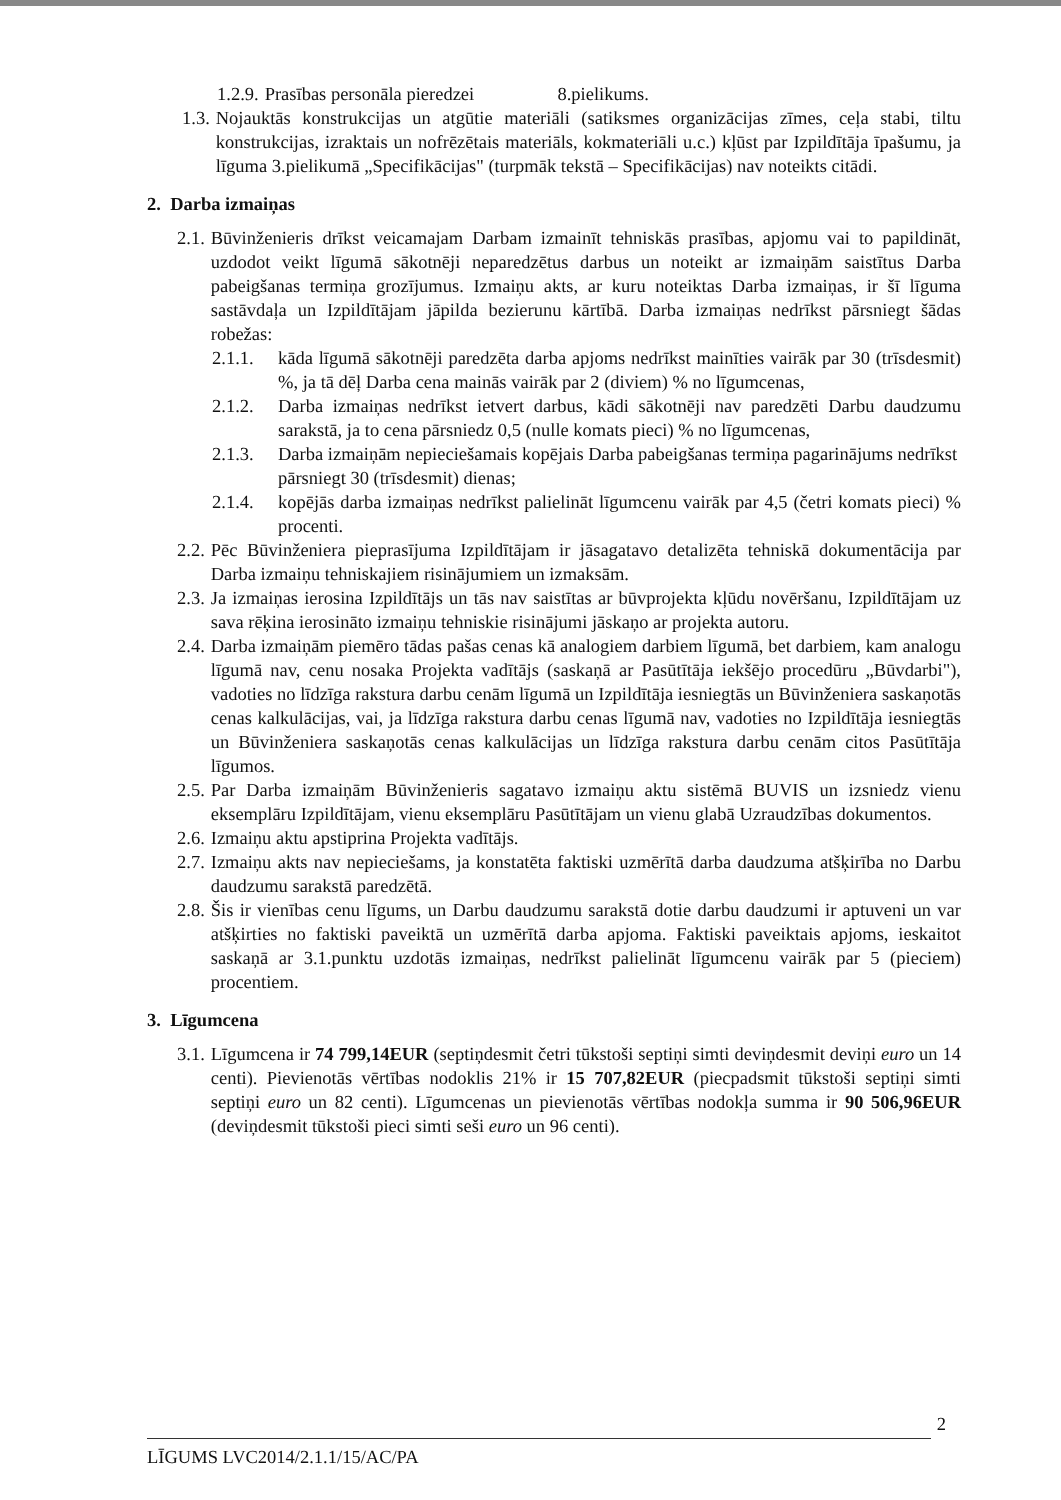1.2.9. Prasības personāla pieredzei 8.pielikums.
1.3. Nojauktās konstrukcijas un atgūtie materiāli (satiksmes organizācijas zīmes, ceļa stabi, tiltu konstrukcijas, izraktais un nofrēzētais materiāls, kokmateriāli u.c.) kļūst par Izpildītāja īpašumu, ja līguma 3.pielikumā „Specifikācijas" (turpmāk tekstā – Specifikācijas) nav noteikts citādi.
2. Darba izmaiņas
2.1. Būvinženieris drīkst veicamajam Darbam izmainīt tehniskās prasības, apjomu vai to papildināt, uzdodot veikt līgumā sākotnēji neparedzētus darbus un noteikt ar izmaiņām saistītus Darba pabeigšanas termiņa grozījumus. Izmaiņu akts, ar kuru noteiktas Darba izmaiņas, ir šī līguma sastāvdaļa un Izpildītājam jāpilda bezierunu kārtībā. Darba izmaiņas nedrīkst pārsniegt šādas robežas:
2.1.1. kāda līgumā sākotnēji paredzēta darba apjoms nedrīkst mainīties vairāk par 30 (trīsdesmit) %, ja tā dēļ Darba cena mainās vairāk par 2 (diviem) % no līgumcenas,
2.1.2. Darba izmaiņas nedrīkst ietvert darbus, kādi sākotnēji nav paredzēti Darbu daudzumu sarakstā, ja to cena pārsniedz 0,5 (nulle komats pieci) % no līgumcenas,
2.1.3. Darba izmaiņām nepieciešamais kopējais Darba pabeigšanas termiņa pagarinājums nedrīkst pārsniegt 30 (trīsdesmit) dienas;
2.1.4. kopējās darba izmaiņas nedrīkst palielināt līgumcenu vairāk par 4,5 (četri komats pieci) % procenti.
2.2. Pēc Būvinženiera pieprasījuma Izpildītājam ir jāsagatavo detalizēta tehniskā dokumentācija par Darba izmaiņu tehniskajiem risinājumiem un izmaksām.
2.3. Ja izmaiņas ierosina Izpildītājs un tās nav saistītas ar būvprojekta kļūdu novēršanu, Izpildītājam uz sava rēķina ierosināto izmaiņu tehniskie risinājumi jāskaņo ar projekta autoru.
2.4. Darba izmaiņām piemēro tādas pašas cenas kā analogiem darbiem līgumā, bet darbiem, kam analogu līgumā nav, cenu nosaka Projekta vadītājs (saskaņā ar Pasūtītāja iekšējo procedūru „Būvdarbi"), vadoties no līdzīga rakstura darbu cenām līgumā un Izpildītāja iesniegtās un Būvinženiera saskaņotās cenas kalkulācijas, vai, ja līdzīga rakstura darbu cenas līgumā nav, vadoties no Izpildītāja iesniegtās un Būvinženiera saskaņotās cenas kalkulācijas un līdzīga rakstura darbu cenām citos Pasūtītāja līgumos.
2.5. Par Darba izmaiņām Būvinženieris sagatavo izmaiņu aktu sistēmā BUVIS un izsniedz vienu eksemplāru Izpildītājam, vienu eksemplāru Pasūtītājam un vienu glabā Uzraudzības dokumentos.
2.6. Izmaiņu aktu apstiprina Projekta vadītājs.
2.7. Izmaiņu akts nav nepieciešams, ja konstatēta faktiski uzmērītā darba daudzuma atšķirība no Darbu daudzumu sarakstā paredzētā.
2.8. Šis ir vienības cenu līgums, un Darbu daudzumu sarakstā dotie darbu daudzumi ir aptuveni un var atšķirties no faktiski paveiktā un uzmērītā darba apjoma. Faktiski paveiktais apjoms, ieskaitot saskaņā ar 3.1.punktu uzdotās izmaiņas, nedrīkst palielināt līgumcenu vairāk par 5 (pieciem) procentiem.
3. Līgumcena
3.1. Līgumcena ir 74 799,14EUR (septiņdesmit četri tūkstoši septiņi simti deviņdesmit deviņi euro un 14 centi). Pievienotās vērtības nodoklis 21% ir 15 707,82EUR (piecpadsmit tūkstoši septiņi simti septiņi euro un 82 centi). Līgumcenas un pievienotās vērtības nodokļa summa ir 90 506,96EUR (deviņdesmit tūkstoši pieci simti seši euro un 96 centi).
2
LĪGUMS LVC2014/2.1.1/15/AC/PA